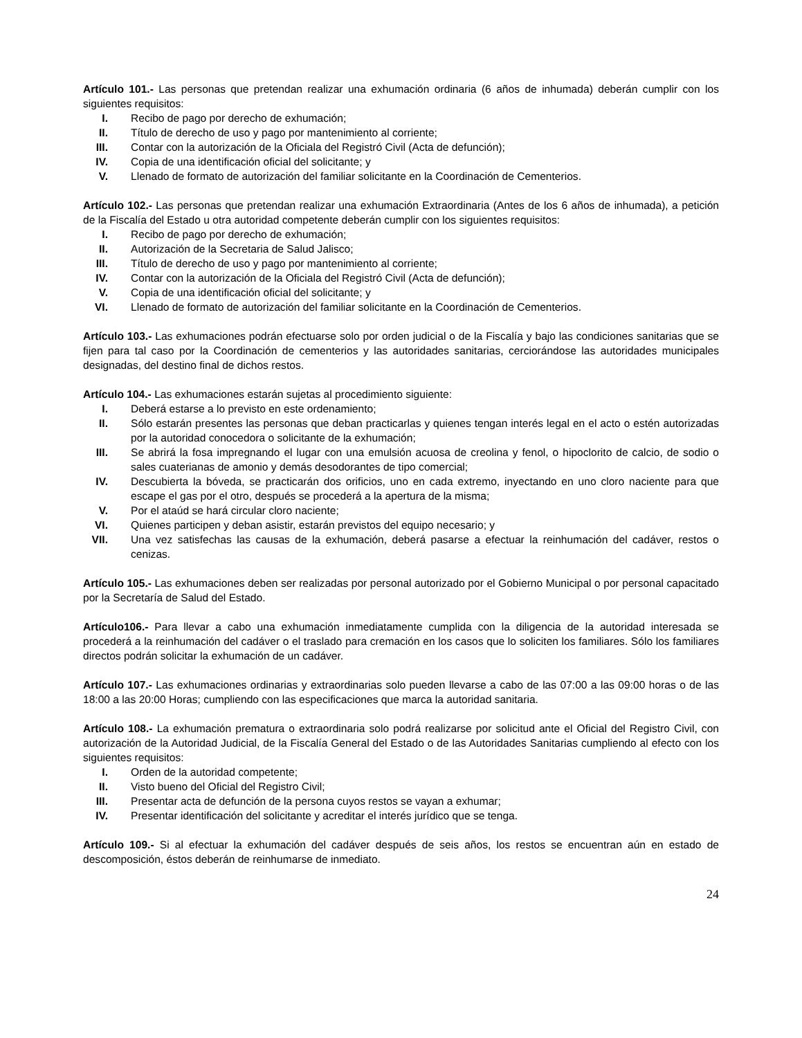Artículo 101.- Las personas que pretendan realizar una exhumación ordinaria (6 años de inhumada) deberán cumplir con los siguientes requisitos:
I. Recibo de pago por derecho de exhumación;
II. Título de derecho de uso y pago por mantenimiento al corriente;
III. Contar con la autorización de la Oficiala del Registró Civil (Acta de defunción);
IV. Copia de una identificación oficial del solicitante; y
V. Llenado de formato de autorización del familiar solicitante en la Coordinación de Cementerios.
Artículo 102.- Las personas que pretendan realizar una exhumación Extraordinaria (Antes de los 6 años de inhumada), a petición de la Fiscalía del Estado u otra autoridad competente deberán cumplir con los siguientes requisitos:
I. Recibo de pago por derecho de exhumación;
II. Autorización de la Secretaria de Salud Jalisco;
III. Título de derecho de uso y pago por mantenimiento al corriente;
IV. Contar con la autorización de la Oficiala del Registró Civil (Acta de defunción);
V. Copia de una identificación oficial del solicitante; y
VI. Llenado de formato de autorización del familiar solicitante en la Coordinación de Cementerios.
Artículo 103.- Las exhumaciones podrán efectuarse solo por orden judicial o de la Fiscalía y bajo las condiciones sanitarias que se fijen para tal caso por la Coordinación de cementerios y las autoridades sanitarias, cerciorándose las autoridades municipales designadas, del destino final de dichos restos.
Artículo 104.- Las exhumaciones estarán sujetas al procedimiento siguiente:
I. Deberá estarse a lo previsto en este ordenamiento;
II. Sólo estarán presentes las personas que deban practicarlas y quienes tengan interés legal en el acto o estén autorizadas por la autoridad conocedora o solicitante de la exhumación;
III. Se abrirá la fosa impregnando el lugar con una emulsión acuosa de creolina y fenol, o hipoclorito de calcio, de sodio o sales cuaterianas de amonio y demás desodorantes de tipo comercial;
IV. Descubierta la bóveda, se practicarán dos orificios, uno en cada extremo, inyectando en uno cloro naciente para que escape el gas por el otro, después se procederá a la apertura de la misma;
V. Por el ataúd se hará circular cloro naciente;
VI. Quienes participen y deban asistir, estarán previstos del equipo necesario; y
VII. Una vez satisfechas las causas de la exhumación, deberá pasarse a efectuar la reinhumación del cadáver, restos o cenizas.
Artículo 105.- Las exhumaciones deben ser realizadas por personal autorizado por el Gobierno Municipal o por personal capacitado por la Secretaría de Salud del Estado.
Artículo106.- Para llevar a cabo una exhumación inmediatamente cumplida con la diligencia de la autoridad interesada se procederá a la reinhumación del cadáver o el traslado para cremación en los casos que lo soliciten los familiares. Sólo los familiares directos podrán solicitar la exhumación de un cadáver.
Artículo 107.- Las exhumaciones ordinarias y extraordinarias solo pueden llevarse a cabo de las 07:00 a las 09:00 horas o de las 18:00 a las 20:00 Horas; cumpliendo con las especificaciones que marca la autoridad sanitaria.
Artículo 108.- La exhumación prematura o extraordinaria solo podrá realizarse por solicitud ante el Oficial del Registro Civil, con autorización de la Autoridad Judicial, de la Fiscalía General del Estado o de las Autoridades Sanitarias cumpliendo al efecto con los siguientes requisitos:
I. Orden de la autoridad competente;
II. Visto bueno del Oficial del Registro Civil;
III. Presentar acta de defunción de la persona cuyos restos se vayan a exhumar;
IV. Presentar identificación del solicitante y acreditar el interés jurídico que se tenga.
Artículo 109.- Si al efectuar la exhumación del cadáver después de seis años, los restos se encuentran aún en estado de descomposición, éstos deberán de reinhumarse de inmediato.
24